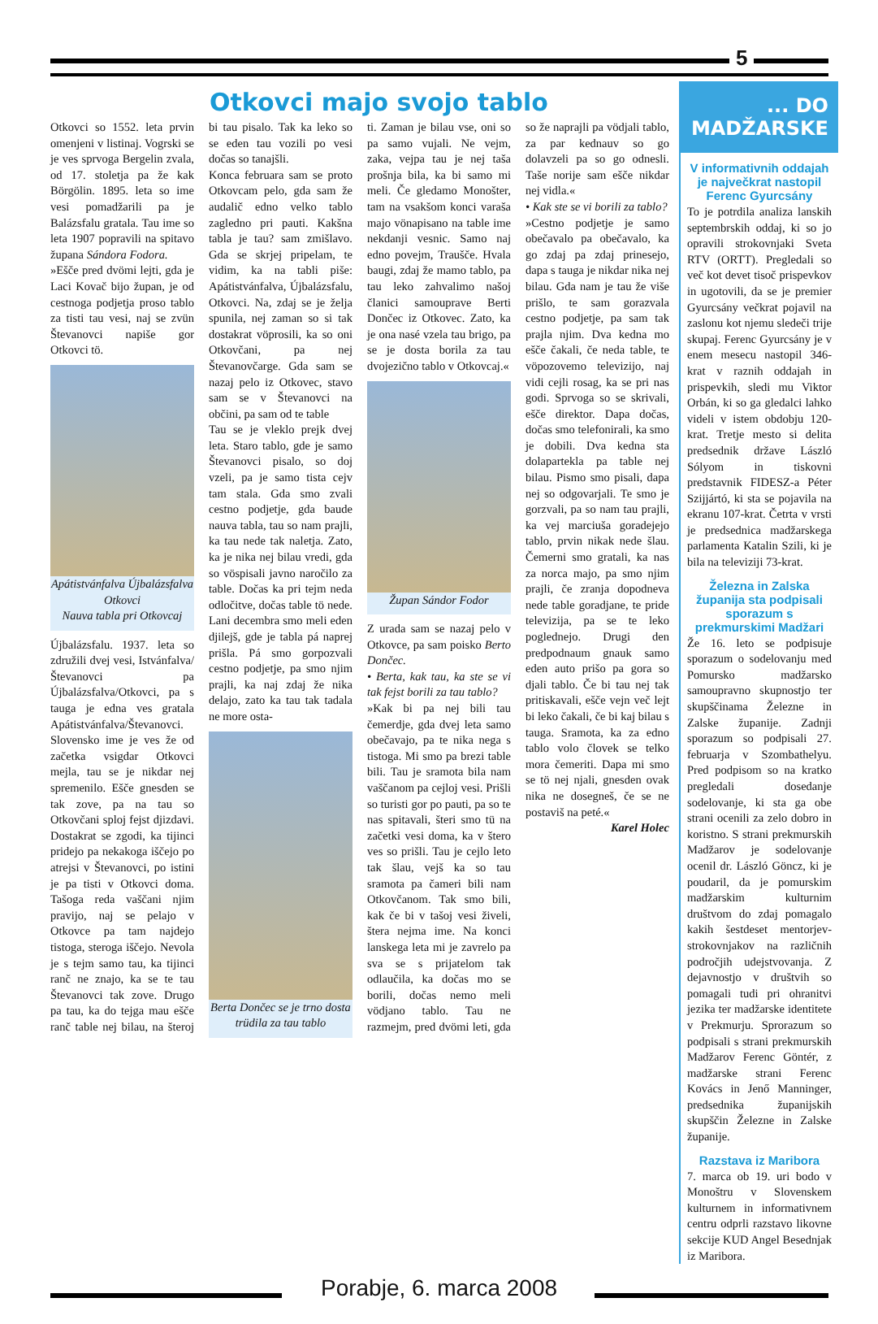5
Otkovci majo svojo tablo
Otkovci so 1552. leta prvin omenjeni v listinaj. Vogrski se je ves sprvoga Bergelin zvala, od 17. stoletja pa že kak Börgölin. 1895. leta so ime vesi pomadžarili pa je Balázsfalu gratala. Tau ime so leta 1907 popravili na spitavo župana Sándora Fodora.
»Ešče pred dvömi lejti, gda je Laci Kovač bijo župan, je od cestnoga podjetja proso tablo za tisti tau vesi, naj se zvün Števanovci napiše gor Otkovci tö.
Apátistvánfalva Újbalázsfalva Otkovci
Nauva tabla pri Otkovcaj
Újbalázsfalu. 1937. leta so združili dvej vesi, Istvánfalva/Števanovci pa Újbalázsfalva/Otkovci, pa s tauga je edna ves gratala Apátistvánfalva/Števanovci. Slovensko ime je ves že od začetka vsigdar Otkovci mejla, tau se je nikdar nej spremenilo. Ešče gnesden se tak zove, pa na tau so Otkovčani sploj fejst djizdavi. Dostakrat se zgodi, ka tijinci pridejo pa nekakoga iščejo po atrejsi v Števanovci, po istini je pa tisti v Otkovci doma. Tašoga reda vaščani njim pravijo, naj se pelajo v Otkovce pa tam najdejo tistoga, steroga iščejo. Nevola je s tejm samo tau, ka tijinci ranč ne znajo, ka se te tau Števanovci tak zove. Drugo pa tau, ka do tejga mau ešče ranč table nej bilau, na šteroj bi tau pisalo. Tak ka leko so se eden tau vozili po vesi dočas so tanajšli.
Konca februara sam se proto Otkovcam pelo, gda sam že audalič edno velko tablo zagledno pri pauti. Kakšna tabla je tau? sam zmišlavo. Gda se skrjej pripelam, te vidim, ka na tabli piše: Apátistvánfalva, Újbalázsfalu, Otkovci. Na, zdaj se je želja spunila, nej zaman so si tak dostakrat vöprosili, ka so oni Otkovčani, pa nej Števanovčarge. Gda sam se nazaj pelo iz Otkovec, stavo sam se v Števanovci na občini, pa sam od te table
Tau se je vleklo prejk dvej leta. Staro tablo, gde je samo Števanovci pisalo, so doj vzeli, pa je samo tista cejv tam stala. Gda smo zvali cestno podjetje, gda baude nauva tabla, tau so nam prajli, ka tau nede tak naletja. Zato, ka je nika nej bilau vredi, gda so vöspisali javno naročilo za table. Dočas ka pri tejm neda odločitve, dočas table tö nede. Lani decembra smo meli eden djilejš, gde je tabla pá naprej prišla. Pá smo gorpozvali cestno podjetje, pa smo njim prajli, ka naj zdaj že nika delajo, zato ka tau tak tadala ne more osta-
Berta Dončec se je trno dosta trüdila za tau tablo
ti. Zaman je bilau vse, oni so pa samo vujali. Ne vejm, zaka, vejpa tau je nej taša prošnja bila, ka bi samo mi meli. Če gledamo Monošter, tam na vsakšom konci varaša majo vönapisano na table ime nekdanji vesnic. Samo naj edno povejm, Traušče. Hvala baugi, zdaj že mamo tablo, pa tau leko zahvalimo našoj članici samouprave Berti Dončec iz Otkovec. Zato, ka je ona nasé vzela tau brigo, pa se je dosta borila za tau dvojezično tablo v Otkovcaj.«
Župan Sándor Fodor
Z urada sam se nazaj pelo v Otkovce, pa sam poisko Berto Dončec.
• Berta, kak tau, ka ste se vi tak fejst borili za tau tablo?
»Kak bi pa nej bili tau čemerdje, gda dvej leta samo obečavajo, pa te nika nega s tistoga. Mi smo pa brezi table bili. Tau je sramota bila nam vaščanom pa cejloj vesi. Prišli so turisti gor po pauti, pa so te nas spitavali, šteri smo tü na začetki vesi doma, ka v štero ves so prišli. Tau je cejlo leto tak šlau, vejš ka so tau sramota pa čameri bili nam Otkovčanom. Tak smo bili, kak če bi v tašoj vesi živeli, štera nejma ime. Na konci lanskega leta mi je zavrelo pa sva se s prijatelom tak odlaučila, ka dočas mo se borili, dočas nemo meli vödjano tablo. Tau ne razmejm, pred dvömi leti, gda so že naprajli pa vödjali tablo, za par kednauv so go dolavzeli pa so go odnesli. Taše norije sam ešče nikdar nej vidla.«
• Kak ste se vi borili za tablo?
»Cestno podjetje je samo obečavalo pa obečavalo, ka go zdaj pa zdaj prinesejo, dapa s tauga je nikdar nika nej bilau. Gda nam je tau že više prišlo, te sam gorazvala cestno podjetje, pa sam tak prajla njim. Dva kedna mo ešče čakali, če neda table, te vöpozovemo televizijo, naj vidi cejli rosag, ka se pri nas godi. Sprvoga so se skrivali, ešče direktor. Dapa dočas, dočas smo telefonirali, ka smo je dobili. Dva kedna sta dolapartekla pa table nej bilau. Pismo smo pisali, dapa nej so odgovarjali. Te smo je gorzvali, pa so nam tau prajli, ka vej marciuša goradejejo tablo, prvin nikak nede šlau. Čemerni smo gratali, ka nas za norca majo, pa smo njim prajli, če zranja dopodneva nede table goradjane, te pride televizija, pa se te leko poglednejo. Drugi den predpodnaum gnauk samo eden auto prišo pa gora so djali tablo. Če bi tau nej tak pritiskavali, ešče vejn več lejt bi leko čakali, če bi kaj bilau s tauga. Sramota, ka za edno tablo volo človek se telko mora čemeriti. Dapa mi smo se tö nej njali, gnesden ovak nika ne dosegneš, če se ne postaviš na peté.«
Karel Holec
... DO MADŽARSKE
V informativnih oddajah je največkrat nastopil Ferenc Gyurcsány
To je potrdila analiza lanskih septembrskih oddaj, ki so jo opravili strokovnjaki Sveta RTV (ORTT). Pregledali so več kot devet tisoč prispevkov in ugotovili, da se je premier Gyurcsány večkrat pojavil na zaslonu kot njemu sledeči trije skupaj. Ferenc Gyurcsány je v enem mesecu nastopil 346-krat v raznih oddajah in prispevkih, sledi mu Viktor Orbán, ki so ga gledalci lahko videli v istem obdobju 120-krat. Tretje mesto si delita predsednik države László Sólyom in tiskovni predstavnik FIDESZ-a Péter Szijjártó, ki sta se pojavila na ekranu 107-krat. Četrta v vrsti je predsednica madžarskega parlamenta Katalin Szili, ki je bila na televiziji 73-krat.
Železna in Zalska županija sta podpisali sporazum s prekmurskimi Madžari
Že 16. leto se podpisuje sporazum o sodelovanju med Pomursko madžarsko samoupravno skupnostjo ter skupščinama Železne in Zalske županije. Zadnji sporazum so podpisali 27. februarja v Szombathelyu. Pred podpisom so na kratko pregledali dosedanje sodelovanje, ki sta ga obe strani ocenili za zelo dobro in koristno. S strani prekmurskih Madžarov je sodelovanje ocenil dr. László Göncz, ki je poudaril, da je pomurskim madžarskim kulturnim društvom do zdaj pomagalo kakih šestdeset mentorjev-strokovnjakov na različnih področjih udejstvovanja. Z dejavnostjo v društvih so pomagali tudi pri ohranitvi jezika ter madžarske identitete v Prekmurju. Sprorazum so podpisali s strani prekmurskih Madžarov Ferenc Göntér, z madžarske strani Ferenc Kovács in Jenő Manninger, predsednika županijskih skupščin Železne in Zalske županije.
Razstava iz Maribora
7. marca ob 19. uri bodo v Monoštru v Slovenskem kulturnem in informativnem centru odprli razstavo likovne sekcije KUD Angel Besednjak iz Maribora.
Porabje, 6. marca 2008